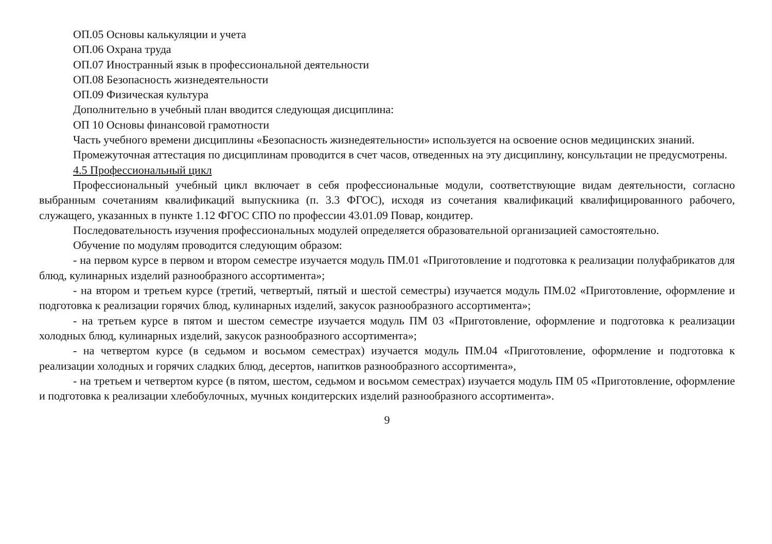ОП.05 Основы калькуляции и учета
ОП.06 Охрана труда
ОП.07 Иностранный язык в профессиональной деятельности
ОП.08 Безопасность жизнедеятельности
ОП.09 Физическая культура
Дополнительно в учебный план вводится следующая дисциплина:
ОП 10 Основы финансовой грамотности
Часть учебного времени дисциплины «Безопасность жизнедеятельности» используется на освоение основ медицинских знаний.
Промежуточная аттестация по дисциплинам проводится в счет часов, отведенных на эту дисциплину, консультации не предусмотрены.
4.5 Профессиональный цикл
Профессиональный учебный цикл включает в себя профессиональные модули, соответствующие видам деятельности, согласно выбранным сочетаниям квалификаций выпускника (п. 3.3 ФГОС), исходя из сочетания квалификаций квалифицированного рабочего, служащего, указанных в пункте 1.12 ФГОС СПО по профессии 43.01.09 Повар, кондитер.
Последовательность изучения профессиональных модулей определяется образовательной организацией самостоятельно.
Обучение по модулям проводится следующим образом:
- на первом курсе в первом и втором семестре изучается модуль ПМ.01 «Приготовление и подготовка к реализации полуфабрикатов для блюд, кулинарных изделий разнообразного ассортимента»;
- на втором и третьем курсе (третий, четвертый, пятый и шестой семестры) изучается модуль ПМ.02 «Приготовление, оформление и подготовка к реализации горячих блюд, кулинарных изделий, закусок разнообразного ассортимента»;
- на третьем курсе в пятом и шестом семестре изучается модуль ПМ 03 «Приготовление, оформление и подготовка к реализации холодных блюд, кулинарных изделий, закусок разнообразного ассортимента»;
- на четвертом курсе (в седьмом и восьмом семестрах) изучается модуль ПМ.04 «Приготовление, оформление и подготовка к реализации холодных и горячих сладких блюд, десертов, напитков разнообразного ассортимента»,
- на третьем и четвертом курсе (в пятом, шестом, седьмом и восьмом семестрах) изучается модуль ПМ 05 «Приготовление, оформление и подготовка к реализации хлебобулочных, мучных кондитерских изделий разнообразного ассортимента».
9